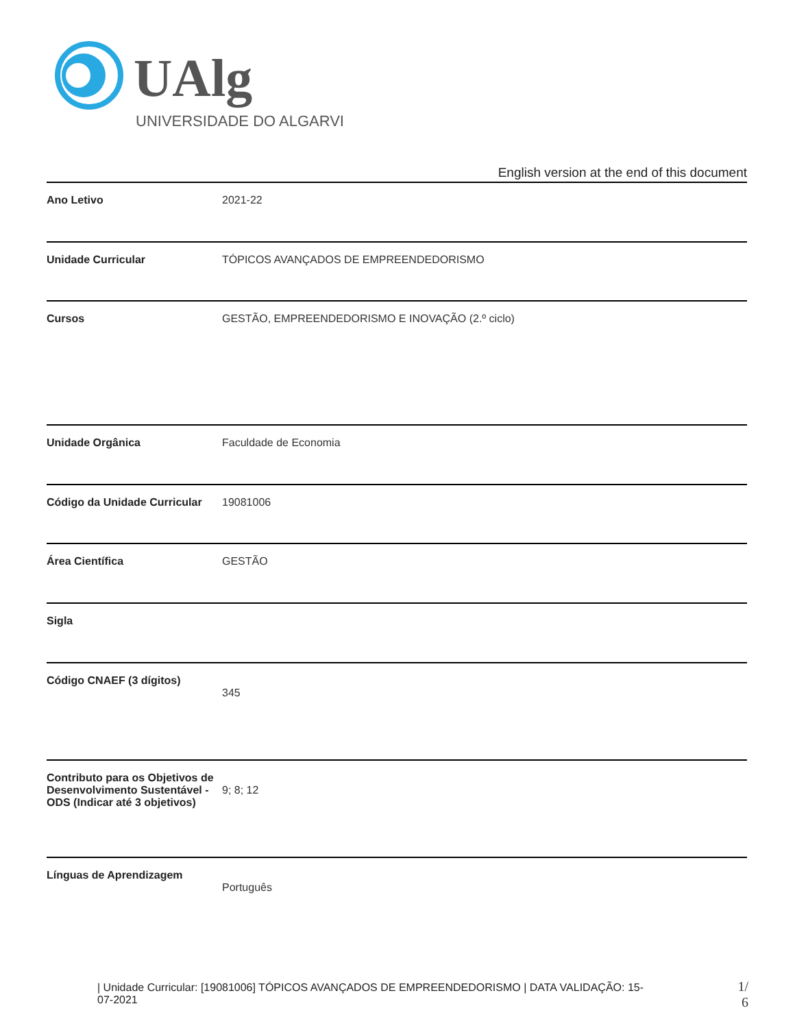UAlg
UNIVERSIDADE DO ALGARVE
English version at the end of this document
| Ano Letivo | 2021-22 |
| Unidade Curricular | TÓPICOS AVANÇADOS DE EMPREENDEDORISMO |
| Cursos | GESTÃO, EMPREENDEDORISMO E INOVAÇÃO (2.º ciclo) |
| Unidade Orgânica | Faculdade de Economia |
| Código da Unidade Curricular | 19081006 |
| Área Científica | GESTÃO |
| Sigla | |
| Código CNAEF (3 dígitos) | 345 |
| Contributo para os Objetivos de Desenvolvimento Sustentável - ODS (Indicar até 3 objetivos) | 9; 8; 12 |
| Línguas de Aprendizagem | Português |
| Unidade Curricular: [19081006] TÓPICOS AVANÇADOS DE EMPREENDEDORISMO | DATA VALIDAÇÃO: 15-07-2021
1/ 6